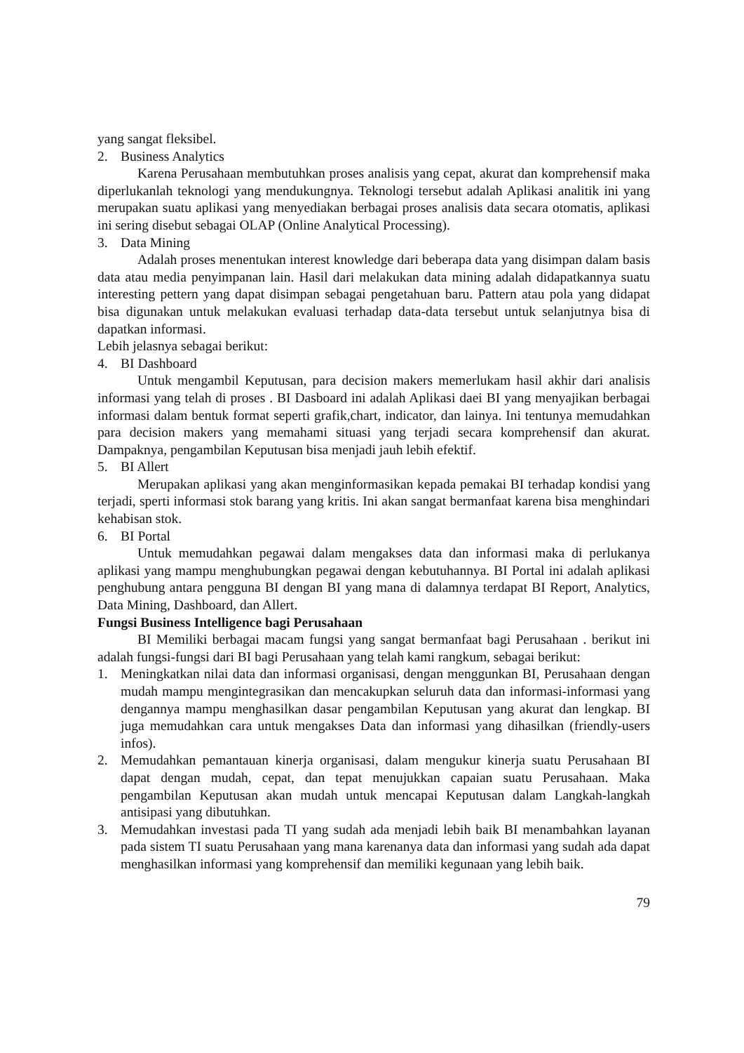yang sangat fleksibel.
2. Business Analytics
Karena Perusahaan membutuhkan proses analisis yang cepat, akurat dan komprehensif maka diperlukanlah teknologi yang mendukungnya. Teknologi tersebut adalah Aplikasi analitik ini yang merupakan suatu aplikasi yang menyediakan berbagai proses analisis data secara otomatis, aplikasi ini sering disebut sebagai OLAP (Online Analytical Processing).
3. Data Mining
Adalah proses menentukan interest knowledge dari beberapa data yang disimpan dalam basis data atau media penyimpanan lain. Hasil dari melakukan data mining adalah didapatkannya suatu interesting pettern yang dapat disimpan sebagai pengetahuan baru. Pattern atau pola yang didapat bisa digunakan untuk melakukan evaluasi terhadap data-data tersebut untuk selanjutnya bisa di dapatkan informasi.
Lebih jelasnya sebagai berikut:
4. BI Dashboard
Untuk mengambil Keputusan, para decision makers memerlukam hasil akhir dari analisis informasi yang telah di proses . BI Dasboard ini adalah Aplikasi daei BI yang menyajikan berbagai informasi dalam bentuk format seperti grafik,chart, indicator, dan lainya. Ini tentunya memudahkan para decision makers yang memahami situasi yang terjadi secara komprehensif dan akurat. Dampaknya, pengambilan Keputusan bisa menjadi jauh lebih efektif.
5. BI Allert
Merupakan aplikasi yang akan menginformasikan kepada pemakai BI terhadap kondisi yang terjadi, sperti informasi stok barang yang kritis. Ini akan sangat bermanfaat karena bisa menghindari kehabisan stok.
6. BI Portal
Untuk memudahkan pegawai dalam mengakses data dan informasi maka di perlukanya aplikasi yang mampu menghubungkan pegawai dengan kebutuhannya. BI Portal ini adalah aplikasi penghubung antara pengguna BI dengan BI yang mana di dalamnya terdapat BI Report, Analytics, Data Mining, Dashboard, dan Allert.
Fungsi Business Intelligence bagi Perusahaan
BI Memiliki berbagai macam fungsi yang sangat bermanfaat bagi Perusahaan . berikut ini adalah fungsi-fungsi dari BI bagi Perusahaan yang telah kami rangkum, sebagai berikut:
1. Meningkatkan nilai data dan informasi organisasi, dengan menggunkan BI, Perusahaan dengan mudah mampu mengintegrasikan dan mencakupkan seluruh data dan informasi-informasi yang dengannya mampu menghasilkan dasar pengambilan Keputusan yang akurat dan lengkap. BI juga memudahkan cara untuk mengakses Data dan informasi yang dihasilkan (friendly-users infos).
2. Memudahkan pemantauan kinerja organisasi, dalam mengukur kinerja suatu Perusahaan BI dapat dengan mudah, cepat, dan tepat menujukkan capaian suatu Perusahaan. Maka pengambilan Keputusan akan mudah untuk mencapai Keputusan dalam Langkah-langkah antisipasi yang dibutuhkan.
3. Memudahkan investasi pada TI yang sudah ada menjadi lebih baik BI menambahkan layanan pada sistem TI suatu Perusahaan yang mana karenanya data dan informasi yang sudah ada dapat menghasilkan informasi yang komprehensif dan memiliki kegunaan yang lebih baik.
79